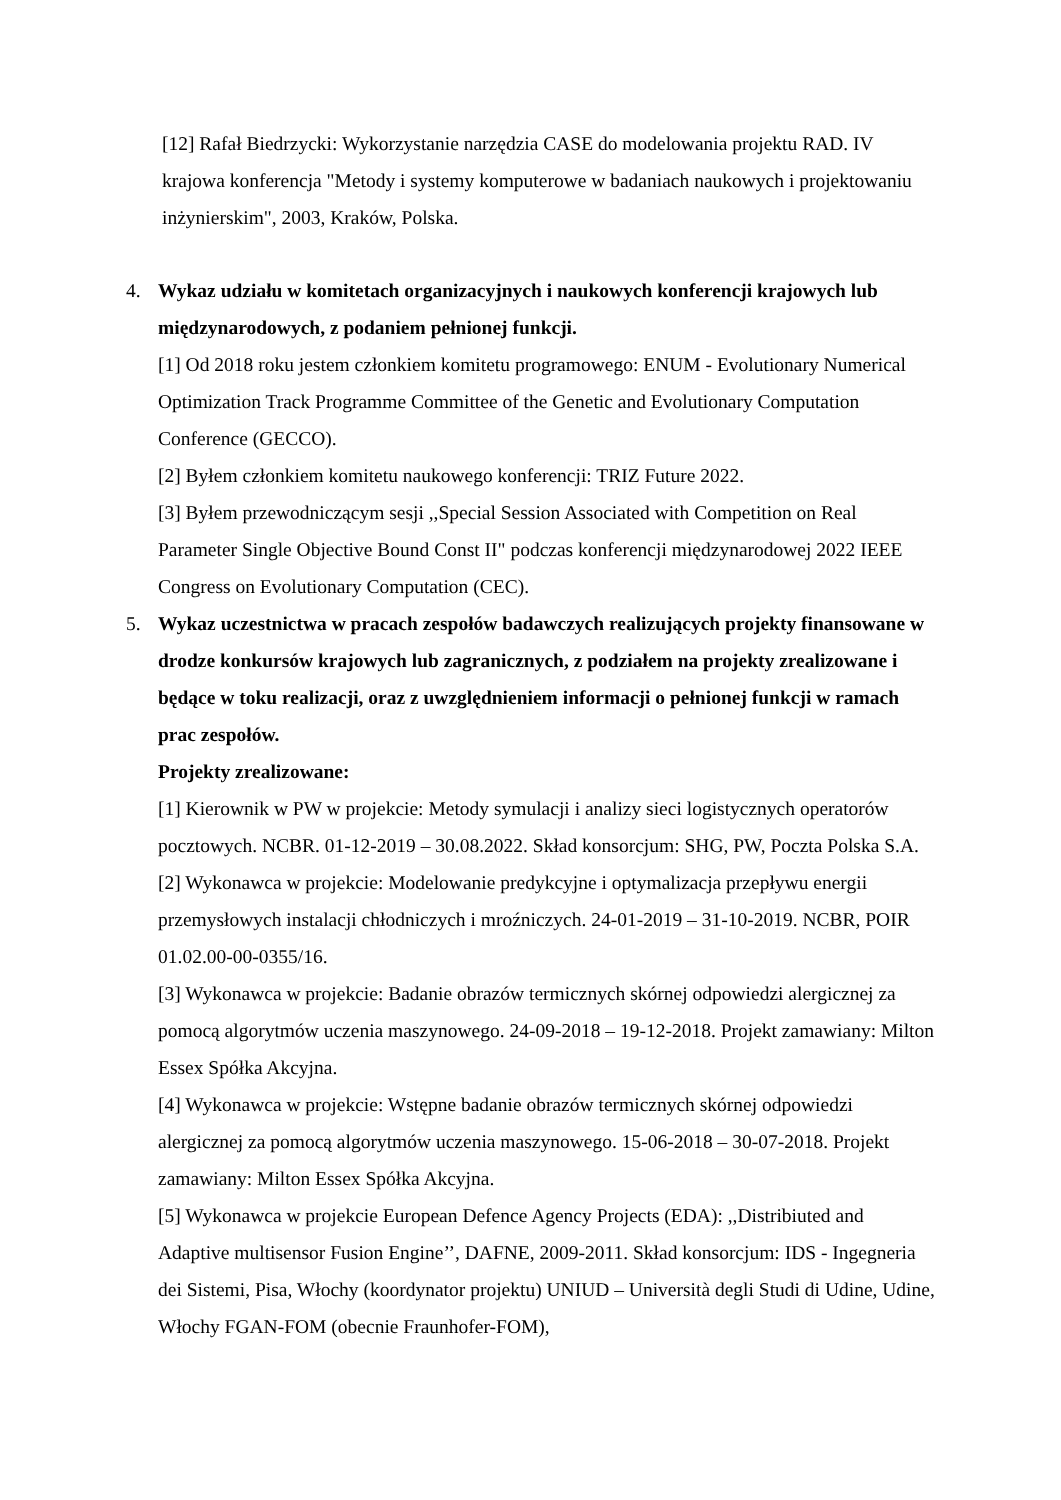[12] Rafał Biedrzycki: Wykorzystanie narzędzia CASE do modelowania projektu RAD. IV krajowa konferencja "Metody i systemy komputerowe w badaniach naukowych i projektowaniu inżynierskim", 2003, Kraków, Polska.
4. Wykaz udziału w komitetach organizacyjnych i naukowych konferencji krajowych lub międzynarodowych, z podaniem pełnionej funkcji.
[1] Od 2018 roku jestem członkiem komitetu programowego: ENUM - Evolutionary Numerical Optimization Track Programme Committee of the Genetic and Evolutionary Computation Conference (GECCO).
[2] Byłem członkiem komitetu naukowego konferencji: TRIZ Future 2022.
[3] Byłem przewodniczącym sesji ,,Special Session Associated with Competition on Real Parameter Single Objective Bound Const II" podczas konferencji międzynarodowej 2022 IEEE Congress on Evolutionary Computation (CEC).
5. Wykaz uczestnictwa w pracach zespołów badawczych realizujących projekty finansowane w drodze konkursów krajowych lub zagranicznych, z podziałem na projekty zrealizowane i będące w toku realizacji, oraz z uwzględnieniem informacji o pełnionej funkcji w ramach prac zespołów.
Projekty zrealizowane:
[1] Kierownik w PW w projekcie: Metody symulacji i analizy sieci logistycznych operatorów pocztowych. NCBR. 01-12-2019 – 30.08.2022. Skład konsorcjum: SHG, PW, Poczta Polska S.A.
[2] Wykonawca w projekcie: Modelowanie predykcyjne i optymalizacja przepływu energii przemysłowych instalacji chłodniczych i mroźniczych. 24-01-2019 – 31-10-2019. NCBR, POIR 01.02.00-00-0355/16.
[3] Wykonawca w projekcie: Badanie obrazów termicznych skórnej odpowiedzi alergicznej za pomocą algorytmów uczenia maszynowego. 24-09-2018 – 19-12-2018. Projekt zamawiany: Milton Essex Spółka Akcyjna.
[4] Wykonawca w projekcie: Wstępne badanie obrazów termicznych skórnej odpowiedzi alergicznej za pomocą algorytmów uczenia maszynowego. 15-06-2018 – 30-07-2018. Projekt zamawiany: Milton Essex Spółka Akcyjna.
[5] Wykonawca w projekcie European Defence Agency Projects (EDA): ,,Distribiuted and Adaptive multisensor Fusion Engine’’, DAFNE, 2009-2011. Skład konsorcjum: IDS - Ingegneria dei Sistemi, Pisa, Włochy (koordynator projektu) UNIUD – Università degli Studi di Udine, Udine, Włochy FGAN-FOM (obecnie Fraunhofer-FOM),